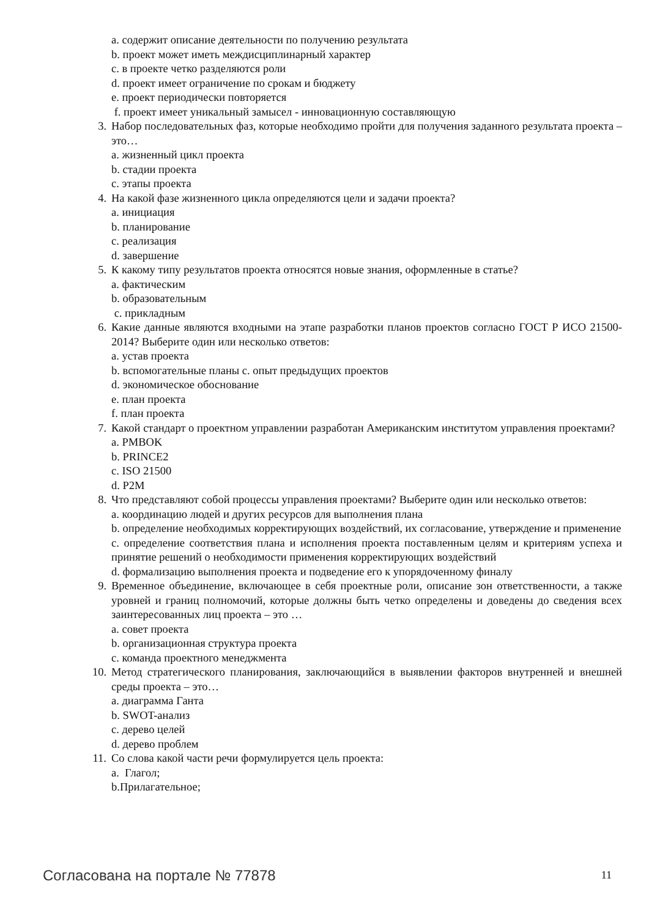a. содержит описание деятельности по получению результата
b. проект может иметь междисциплинарный характер
c. в проекте четко разделяются роли
d. проект имеет ограничение по срокам и бюджету
e. проект периодически повторяется
f. проект имеет уникальный замысел - инновационную составляющую
3.
Набор последовательных фаз, которые необходимо пройти для получения заданного результата проекта – это…
a. жизненный цикл проекта
b. стадии проекта
c. этапы проекта
4.
На какой фазе жизненного цикла определяются цели и задачи проекта?
a. инициация
b. планирование
c. реализация
d. завершение
5.
К какому типу результатов проекта относятся новые знания, оформленные в статье?
a. фактическим
b. образовательным
c. прикладным
6.
Какие данные являются входными на этапе разработки планов проектов согласно ГОСТ Р ИСО 21500-2014? Выберите один или несколько ответов:
a. устав проекта
b. вспомогательные планы c. опыт предыдущих проектов
d. экономическое обоснование
e. план проекта
f. план проекта
7.
Какой стандарт о проектном управлении разработан Американским институтом управления проектами?
a. PMBOK
b. PRINCE2
c. ISO 21500
d. P2M
8.
Что представляют собой процессы управления проектами? Выберите один или несколько ответов:
a. координацию людей и других ресурсов для выполнения плана
b. определение необходимых корректирующих воздействий, их согласование, утверждение и применение
c. определение соответствия плана и исполнения проекта поставленным целям и критериям успеха и принятие решений о необходимости применения корректирующих воздействий
d. формализацию выполнения проекта и подведение его к упорядоченному финалу
9.
Временное объединение, включающее в себя проектные роли, описание зон ответственности, а также уровней и границ полномочий, которые должны быть четко определены и доведены до сведения всех заинтересованных лиц проекта – это …
a. совет проекта
b. организационная структура проекта
c. команда проектного менеджмента
10.
Метод стратегического планирования, заключающийся в выявлении факторов внутренней и внешней среды проекта – это…
a. диаграмма Ганта
b. SWOT-анализ
c. дерево целей
d. дерево проблем
11.
Со слова какой части речи формулируется цель проекта:
a. Глагол;
b.Прилагательное;
Согласована на портале № 77878
11